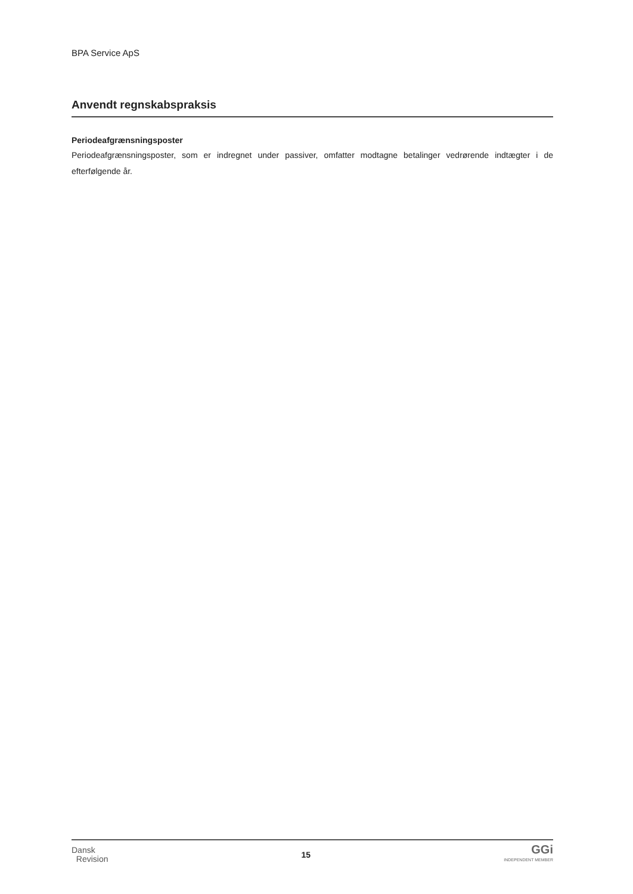BPA Service ApS
Anvendt regnskabspraksis
Periodeafgrænsningsposter
Periodeafgrænsningsposter, som er indregnet under passiver, omfatter modtagne betalinger vedrørende indtægter i de efterfølgende år.
Dansk
Revision
15
GGi
INDEPENDENT MEMBER